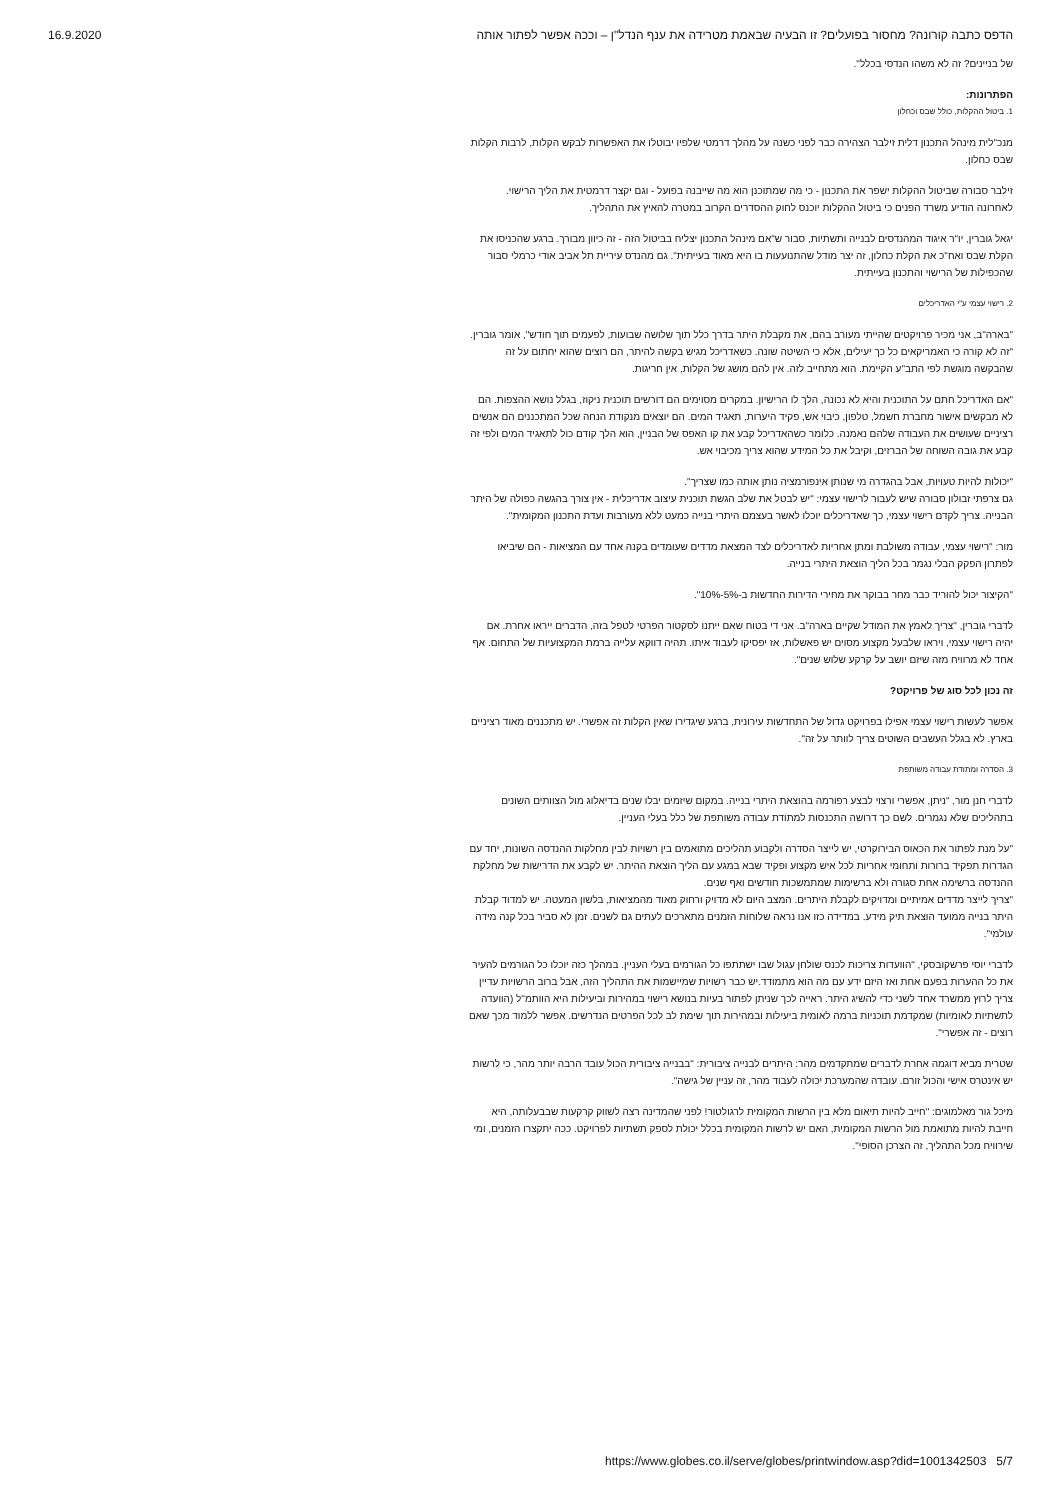16.9.2020 הדפס כתבה קורונה? מחסור בפועלים? זו הבעיה שבאמת מטרידה את ענף הנדל"ן – וככה אפשר לפתור אותה
של בניינים? זה לא משהו הנדסי בכלל".
הפתרונות:
1. ביטול ההקלות, כולל שבס וכחלון
מנכ"לית מינהל התכנון דלית זילבר הצהירה כבר לפני כשנה על מהלך דרמטי שלפיו יבוטלו את האפשרות לבקש הקלות, לרבות הקלות שבס כחלון.
זילבר סבורה שביטול ההקלות ישפר את התכנון - כי מה שמתוכנן הוא מה שייבנה בפועל - וגם יקצר דרמטית את הליך הרישוי. לאחרונה הודיע משרד הפנים כי ביטול ההקלות יוכנס לחוק ההסדרים הקרוב במטרה להאיץ את התהליך.
יגאל גוברין, יו"ר איגוד המהנדסים לבנייה ותשתיות, סבור ש"אם מינהל התכנון יצליח בביטול הזה - זה כיוון מבורך. ברגע שהכניסו את הקלת שבס ואח"כ את הקלת כחלון, זה יצר מודל שהתנועעות בו היא מאוד בעייתית". גם מהנדס עיריית תל אביב אודי כרמלי סבור שהכפילות של הרישוי והתכנון בעייתית.
2. רישוי עצמי ע"י האדריכלים
"בארה"ב, אני מכיר פרויקטים שהייתי מעורב בהם, את מקבלת היתר בדרך כלל תוך שלושה שבועות, לפעמים תוך חודש", אומר גוברין. "זה לא קורה כי האמריקאים כל כך יעילים, אלא כי השיטה שונה. כשאדריכל מגיש בקשה להיתר, הם רוצים שהוא יחתום על זה שהבקשה מוגשת לפי התב"ע הקיימת. הוא מתחייב לזה. אין להם מושג של הקלות, אין חריגות.
"אם האדריכל חתם על התוכנית והיא לא נכונה, הלך לו הרישיון. במקרים מסוימים הם דורשים תוכנית ניקוז, בגלל נושא ההצפות. הם לא מבקשים אישור מחברת חשמל, טלפון, כיבוי אש, פקיד היערות, תאגיד המים. הם יוצאים מנקודת הנחה שכל המתכננים הם אנשים רציניים שעושים את העבודה שלהם נאמנה. כלומר כשהאדריכל קבע את קו האפס של הבניין, הוא הלך קודם כול לתאגיד המים ולפי זה קבע את גובה השוחה של הברזים, וקיבל את כל המידע שהוא צריך מכיבוי אש.
"יכולות להיות טעויות, אבל בהגדרה מי שנותן אינפורמציה נותן אותה כמו שצריך".
גם צרפתי זבולון סבורה שיש לעבור לרישוי עצמי: "יש לבטל את שלב הגשת תוכנית עיצוב אדריכלית - אין צורך בהגשה כפולה של היתר הבנייה. צריך לקדם רישוי עצמי, כך שאדריכלים יוכלו לאשר בעצמם היתרי בנייה כמעט ללא מעורבות ועדת התכנון המקומית".
מור: "רישוי עצמי, עבודה משולבת ומתן אחריות לאדריכלים לצד המצאת מדדים שעומדים בקנה אחד עם המציאות - הם שיביאו לפתרון הפקק הבלי נגמר בכל הליך הוצאת היתרי בנייה.
"הקיצור יכול להוריד כבר מחר בבוקר את מחירי הדירות החדשות ב-5%-10%".
לדברי גוברין, "צריך לאמץ את המודל שקיים בארה"ב. אני די בטוח שאם ייתנו לסקטור הפרטי לטפל בזה, הדברים ייראו אחרת. אם יהיה רישוי עצמי, ויראו שלבעל מקצוע מסוים יש פאשלות, אז יפסיקו לעבוד איתו. תהיה דווקא עלייה ברמת המקצועיות של התחום. אף אחד לא מרוויח מזה שיזם יושב על קרקע שלוש שנים".
זה נכון לכל סוג של פרויקט?
אפשר לעשות רישוי עצמי אפילו בפרויקט גדול של התחדשות עירונית, ברגע שיגדירו שאין הקלות זה אפשרי. יש מתכננים מאוד רציניים בארץ. לא בגלל העשבים השוטים צריך לוותר על זה".
3. הסדרה ומתודת עבודה משותפת
לדברי חנן מור, "ניתן, אפשרי ורצוי לבצע רפורמה בהוצאת היתרי בנייה. במקום שיזמים יבלו שנים בדיאלוג מול הצוותים השונים בתהליכים שלא נגמרים. לשם כך דרושה התכנסות למתודת עבודה משותפת של כלל בעלי העניין.
"על מנת לפתור את הכאוס הבירוקרטי, יש לייצר הסדרה ולקבוע תהליכים מתואמים בין רשויות לבין מחלקות ההנדסה השונות, יחד עם הגדרות תפקיד ברורות ותחומי אחריות לכל איש מקצוע ופקיד שבא במגע עם הליך הוצאת ההיתר. יש לקבע את הדרישות של מחלקת ההנדסה ברשימה אחת סגורה ולא ברשימות שמתמשכות חודשים ואף שנים.
"צריך לייצר מדדים אמיתיים ומדויקים לקבלת היתרים. המצב היום לא מדויק ורחוק מאוד מהמציאות, בלשון המעטה. יש למדוד קבלת היתר בנייה ממועד הוצאת תיק מידע. במדידה כזו אנו נראה שלוחות הזמנים מתארכים לעתים גם לשנים. זמן לא סביר בכל קנה מידה עולמי".
לדברי יוסי פרשקובסקי, "הוועדות צריכות לכנס שולחן עגול שבו ישתתפו כל הגורמים בעלי העניין. במהלך כזה יוכלו כל הגורמים להעיר את כל ההערות בפעם אחת ואז היזם ידע עם מה הוא מתמודד.יש כבר רשויות שמיישמות את התהליך הזה, אבל ברוב הרשויות עדיין צריך לרוץ ממשרד אחד לשני כדי להשיג היתר. ראייה לכך שניתן לפתור בעיות בנושא רישוי במהירות וביעילות היא הוותמ"ל (הוועדה לתשתיות לאומיות) שמקדמת תוכניות ברמה לאומית ביעילות ובמהירות תוך שימת לב לכל הפרטים הנדרשים. אפשר ללמוד מכך שאם רוצים - זה אפשרי".
שטרית מביא דוגמה אחרת לדברים שמתקדמים מהר: היתרים לבנייה ציבורית: "בבנייה ציבורית הכול עובד הרבה יותר מהר, כי לרשות יש אינטרס אישי והכול זורם. עובדה שהמערכת יכולה לעבוד מהר, זה עניין של גישה".
מיכל גור מאלמוגים: "חייב להיות תיאום מלא בין הרשות המקומית לרגולטור! לפני שהמדינה רצה לשווק קרקעות שבבעלותה, היא חייבת להיות מתואמת מול הרשות המקומית, האם יש לרשות המקומית בכלל יכולת לספק תשתיות לפרויקט. ככה יתקצרו הזמנים, ומי שירוויח מכל התהליך, זה הצרכן הסופי".
https://www.globes.co.il/serve/globes/printwindow.asp?did=1001342503 5/7